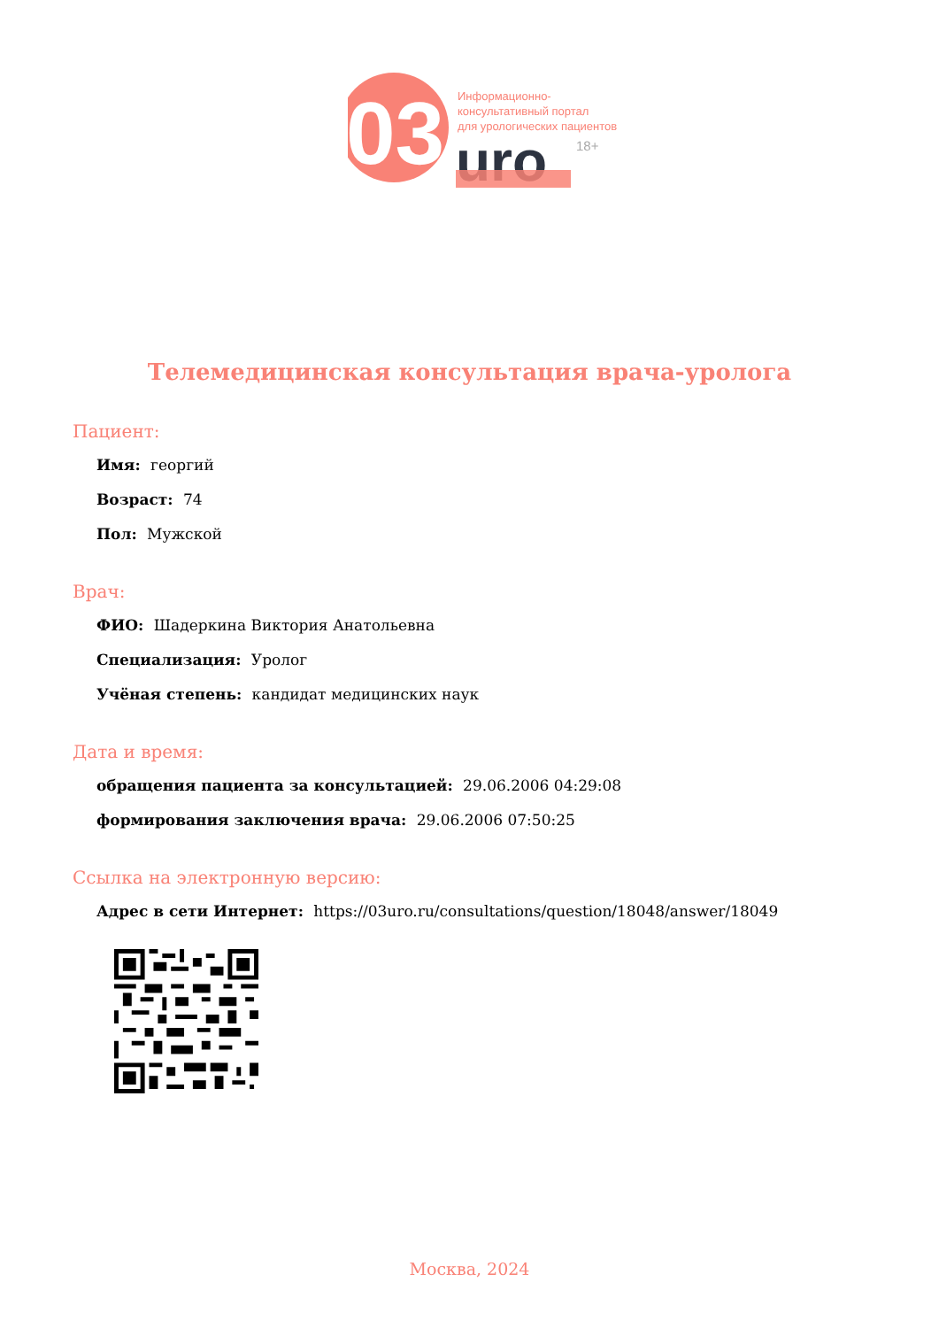03
Информационно-
консультативный портал
для урологических пациентов
18+
uro
Телемедицинская консультация врача-уролога
Пациент:
Имя: георгий
Возраст: 74
Пол: Мужской
Врач:
ФИО: Шадеркина Виктория Анатольевна
Специализация: Уролог
Учёная степень: кандидат медицинских наук
Дата и время:
обращения пациента за консультацией: 29.06.2006 04:29:08
формирования заключения врача: 29.06.2006 07:50:25
Ссылка на электронную версию:
Адрес в сети Интернет: https://03uro.ru/consultations/question/18048/answer/18049
Москва, 2024